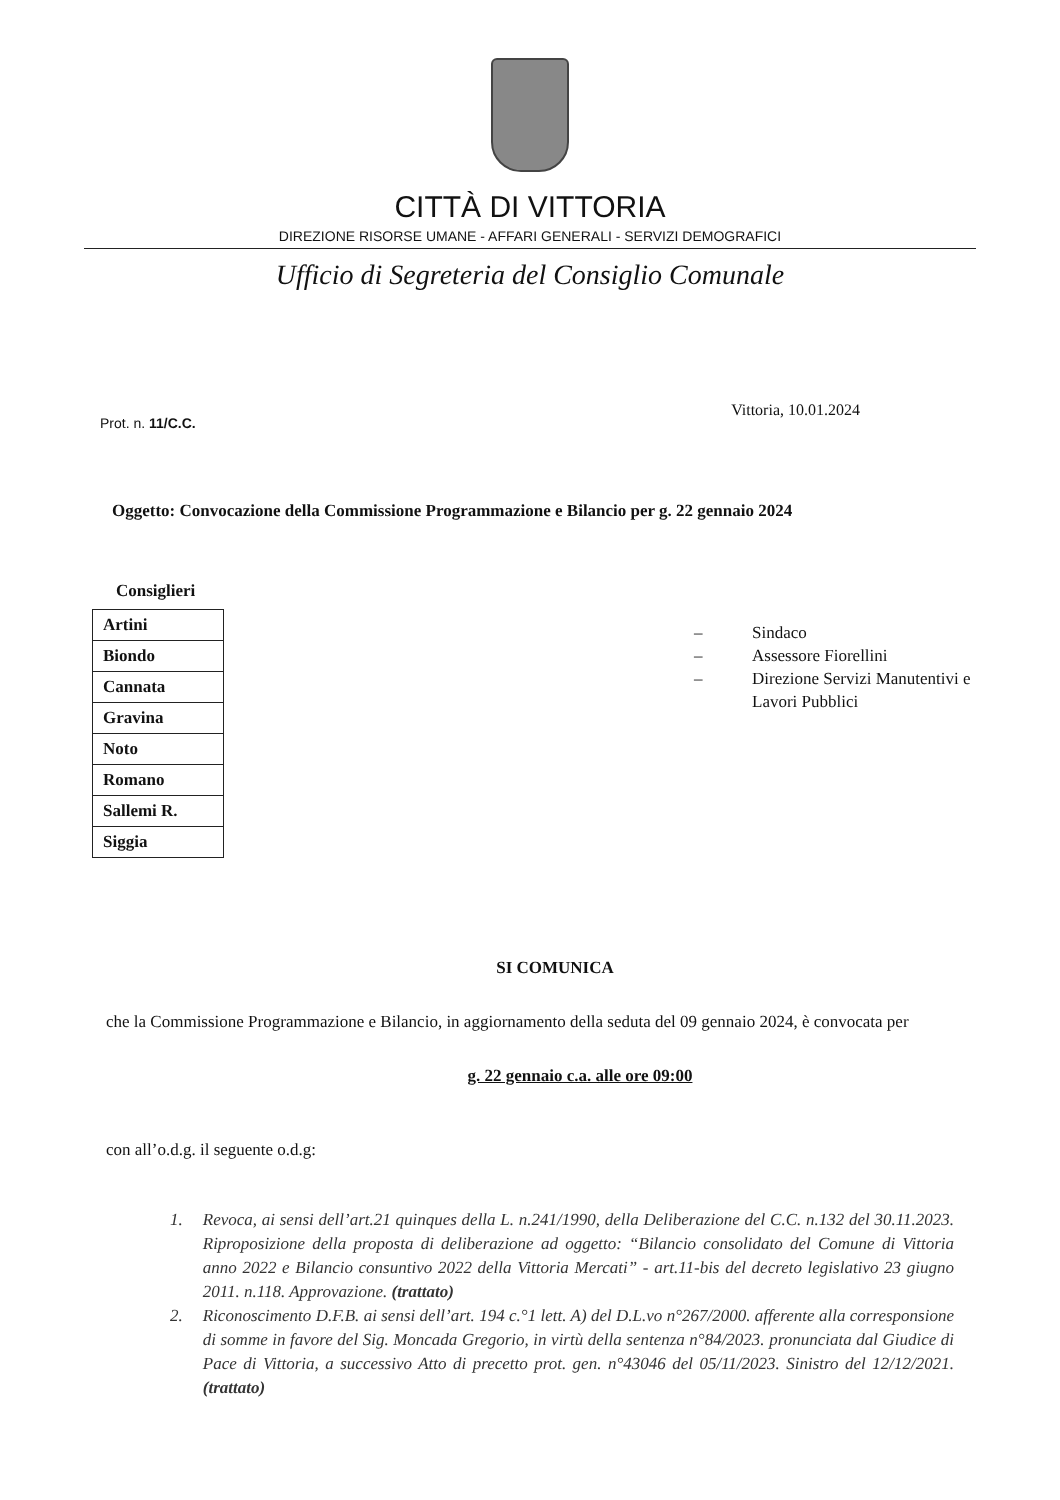CITTÀ DI VITTORIA
DIREZIONE RISORSE UMANE - AFFARI GENERALI - SERVIZI DEMOGRAFICI
Ufficio di Segreteria del Consiglio Comunale
Prot. n. 11/C.C.
Vittoria, 10.01.2024
Oggetto: Convocazione della Commissione Programmazione e Bilancio per g. 22 gennaio 2024
Consiglieri
| Artini |
| Biondo |
| Cannata |
| Gravina |
| Noto |
| Romano |
| Sallemi R. |
| Siggia |
– Sindaco
– Assessore Fiorellini
– Direzione Servizi Manutentivi e
Lavori Pubblici
SI COMUNICA
che la Commissione Programmazione e Bilancio, in aggiornamento della seduta del 09 gennaio 2024, è convocata per
g. 22 gennaio c.a. alle ore 09:00
con all’o.d.g. il seguente o.d.g:
1. Revoca, ai sensi dell’art.21 quinques della L. n.241/1990, della Deliberazione del C.C. n.132 del 30.11.2023. Riproposizione della proposta di deliberazione ad oggetto: “Bilancio consolidato del Comune di Vittoria anno 2022 e Bilancio consuntivo 2022 della Vittoria Mercati” - art.11-bis del decreto legislativo 23 giugno 2011. n.118. Approvazione. (trattato)
2. Riconoscimento D.F.B. ai sensi dell’art. 194 c.°1 lett. A) del D.L.vo n°267/2000. afferente alla corresponsione di somme in favore del Sig. Moncada Gregorio, in virtù della sentenza n°84/2023. pronunciata dal Giudice di Pace di Vittoria, a successivo Atto di precetto prot. gen. n°43046 del 05/11/2023. Sinistro del 12/12/2021. (trattato)